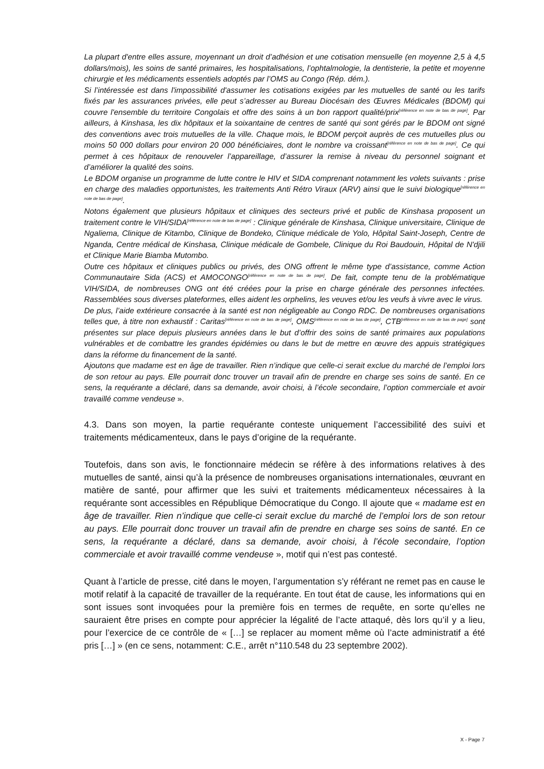La plupart d'entre elles assure, moyennant un droit d’adhésion et une cotisation mensuelle (en moyenne 2,5 à 4,5 dollars/mois), les soins de santé primaires, les hospitalisations, l’ophtalmologie, la dentisterie, la petite et moyenne chirurgie et les médicaments essentiels adoptés par l’OMS au Congo (Rép. dém.).
Si l’intéressée est dans l'impossibilité d'assumer les cotisations exigées par les mutuelles de santé ou les tarifs fixés par les assurances privées, elle peut s’adresser au Bureau Diocésain des Œuvres Médicales (BDOM) qui couvre l'ensemble du territoire Congolais et offre des soins à un bon rapport qualité/prix<sup>[référence en note de bas de page]</sup>. Par ailleurs, à Kinshasa, les dix hôpitaux et la soixantaine de centres de santé qui sont gérés par le BDOM ont signé des conventions avec trois mutuelles de la ville. Chaque mois, le BDOM perçoit auprès de ces mutuelles plus ou moins 50 000 dollars pour environ 20 000 bénéficiaires, dont le nombre va croissant<sup>[référence en note de bas de page]</sup>. Ce qui permet à ces hôpitaux de renouveler l’appareillage, d’assurer la remise à niveau du personnel soignant et d’améliorer la qualité des soins.
Le BDOM organise un programme de lutte contre le HIV et SIDA comprenant notamment les volets suivants : prise en charge des maladies opportunistes, les traitements Anti Rétro Viraux (ARV) ainsi que le suivi biologique<sup>[référence en note de bas de page]</sup>.
Notons également que plusieurs hôpitaux et cliniques des secteurs privé et public de Kinshasa proposent un traitement contre le VIH/SIDA<sup>[référence en note de bas de page]</sup> : Clinique générale de Kinshasa, Clinique universitaire, Clinique de Ngaliema, Clinique de Kitambo, Clinique de Bondeko, Clinique médicale de Yolo, Hôpital Saint-Joseph, Centre de Nganda, Centre médical de Kinshasa, Clinique médicale de Gombele, Clinique du Roi Baudouin, Hôpital de N'djili et Clinique Marie Biamba Mutombo.
Outre ces hôpitaux et cliniques publics ou privés, des ONG offrent le même type d’assistance, comme Action Communautaire Sida (ACS) et AMOCONGO<sup>[référence en note de bas de page]</sup>. De fait, compte tenu de la problématique VIH/SIDA, de nombreuses ONG ont été créées pour la prise en charge générale des personnes infectées. Rassemblées sous diverses plateformes, elles aident les orphelins, les veuves et/ou les veufs à vivre avec le virus.
De plus, l’aide extérieure consacrée à la santé est non négligeable au Congo RDC. De nombreuses organisations telles que, à titre non exhaustif : Caritas<sup>[référence en note de bas de page]</sup>, OMS<sup>[référence en note de bas de page]</sup>, CTB<sup>[référence en note de bas de page]</sup> sont présentes sur place depuis plusieurs années dans le but d’offrir des soins de santé primaires aux populations vulnérables et de combattre les grandes épidémies ou dans le but de mettre en œuvre des appuis stratégiques dans la réforme du financement de la santé.
Ajoutons que madame est en âge de travailler. Rien n’indique que celle-ci serait exclue du marché de l’emploi lors de son retour au pays. Elle pourrait donc trouver un travail afin de prendre en charge ses soins de santé. En ce sens, la requérante a déclaré, dans sa demande, avoir choisi, à l’école secondaire, l’option commerciale et avoir travaillé comme vendeuse ».
4.3. Dans son moyen, la partie requérante conteste uniquement l’accessibilité des suivi et traitements médicamenteux, dans le pays d’origine de la requérante.
Toutefois, dans son avis, le fonctionnaire médecin se réfère à des informations relatives à des mutuelles de santé, ainsi qu’à la présence de nombreuses organisations internationales, œuvrant en matière de santé, pour affirmer que les suivi et traitements médicamenteux nécessaires à la requérante sont accessibles en République Démocratique du Congo. Il ajoute que « madame est en âge de travailler. Rien n’indique que celle-ci serait exclue du marché de l’emploi lors de son retour au pays. Elle pourrait donc trouver un travail afin de prendre en charge ses soins de santé. En ce sens, la requérante a déclaré, dans sa demande, avoir choisi, à l’école secondaire, l’option commerciale et avoir travaillé comme vendeuse », motif qui n’est pas contesté.
Quant à l’article de presse, cité dans le moyen, l’argumentation s’y référant ne remet pas en cause le motif relatif à la capacité de travailler de la requérante. En tout état de cause, les informations qui en sont issues sont invoquées pour la première fois en termes de requête, en sorte qu’elles ne sauraient être prises en compte pour apprécier la légalité de l’acte attaqué, dès lors qu’il y a lieu, pour l’exercice de ce contrôle de « […] se replacer au moment même où l’acte administratif a été pris […] » (en ce sens, notamment: C.E., arrêt n°110.548 du 23 septembre 2002).
X - Page 7